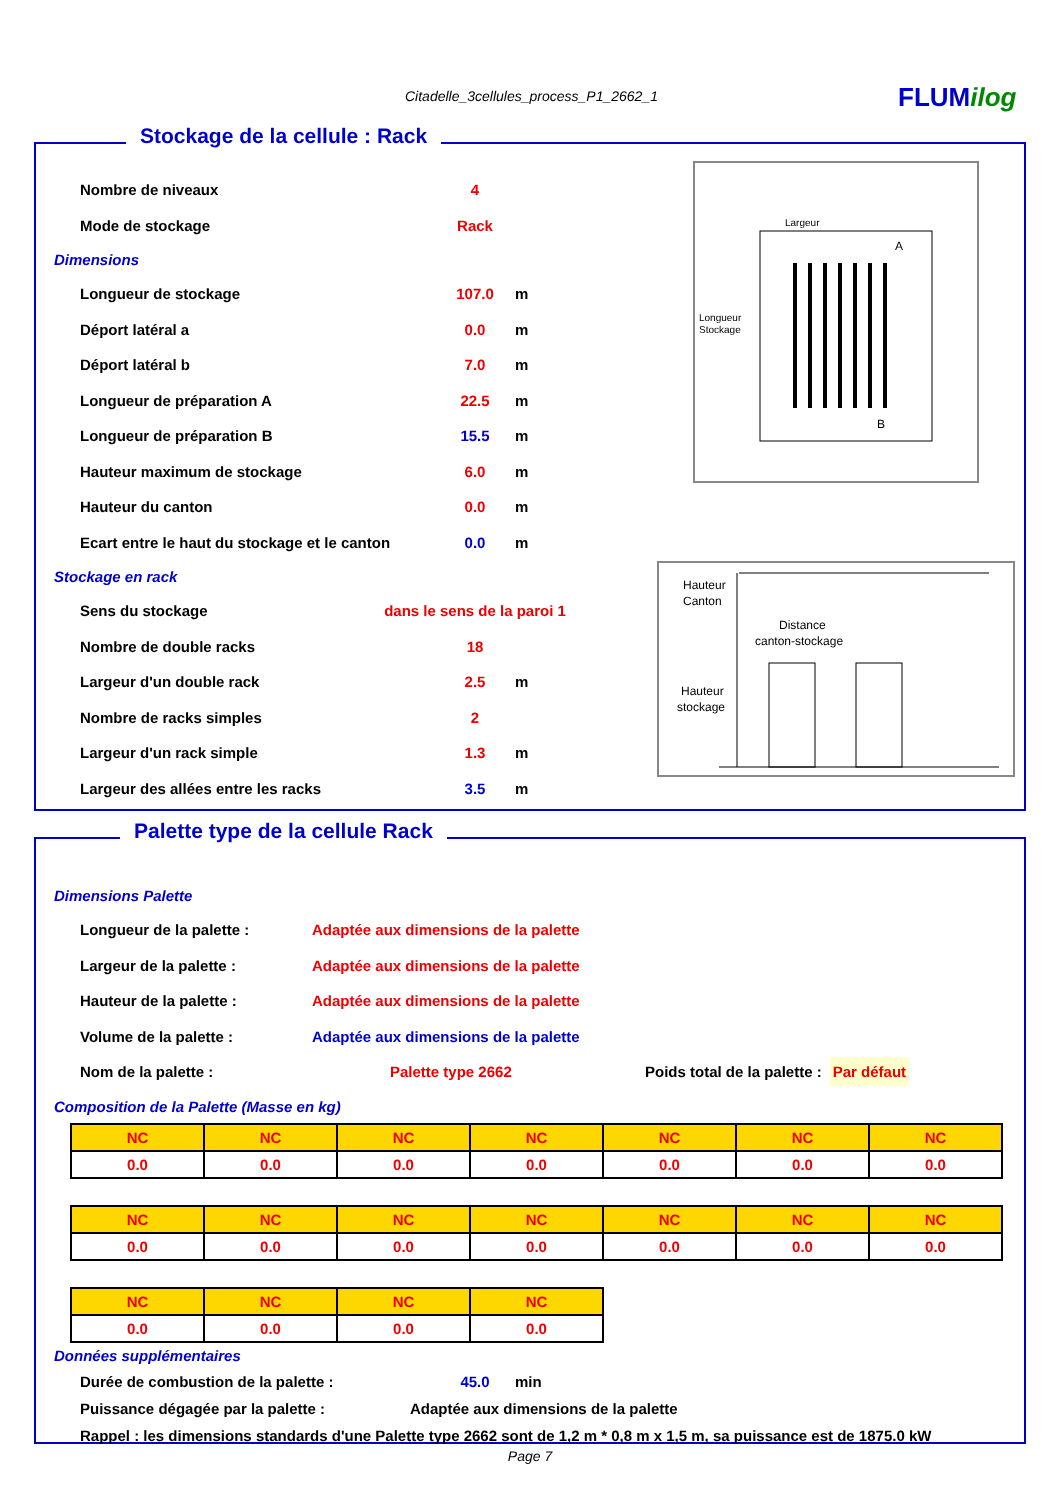Citadelle_3cellules_process_P1_2662_1
FLUMilog
Stockage de la cellule : Rack
Largeur
Longueur
Stockage
A
B
Hauteur
Canton
Distance
canton-stockage
Hauteur
stockage
Nombre de niveaux 4
Mode de stockage Rack
Dimensions
Longueur de stockage 107.0 m
Déport latéral a 0.0 m
Déport latéral b 7.0 m
Longueur de préparation A 22.5 m
Longueur de préparation B 15.5 m
Hauteur maximum de stockage 6.0 m
Hauteur du canton 0.0 m
Ecart entre le haut du stockage et le canton 0.0 m
Stockage en rack
Sens du stockage dans le sens de la paroi 1
Nombre de double racks 18
Largeur d'un double rack 2.5 m
Nombre de racks simples 2
Largeur d'un rack simple 1.3 m
Largeur des allées entre les racks 3.5 m
Palette type de la cellule Rack
Dimensions Palette
Longueur de la palette : Adaptée aux dimensions de la palette
Largeur de la palette : Adaptée aux dimensions de la palette
Hauteur de la palette : Adaptée aux dimensions de la palette
Volume de la palette : Adaptée aux dimensions de la palette
Nom de la palette : Palette type 2662 Poids total de la palette : Par défaut
Composition de la Palette (Masse en kg)
| NC | NC | NC | NC | NC | NC | NC |
| 0.0 | 0.0 | 0.0 | 0.0 | 0.0 | 0.0 | 0.0 |
| NC | NC | NC | NC | NC | NC | NC |
| 0.0 | 0.0 | 0.0 | 0.0 | 0.0 | 0.0 | 0.0 |
| NC | NC | NC | NC |
| 0.0 | 0.0 | 0.0 | 0.0 |
Données supplémentaires
Durée de combustion de la palette : 45.0 min
Puissance dégagée par la palette : Adaptée aux dimensions de la palette
Rappel : les dimensions standards d'une Palette type 2662 sont de 1,2 m * 0,8 m x 1,5 m, sa puissance est de 1875.0 kW
Page 7